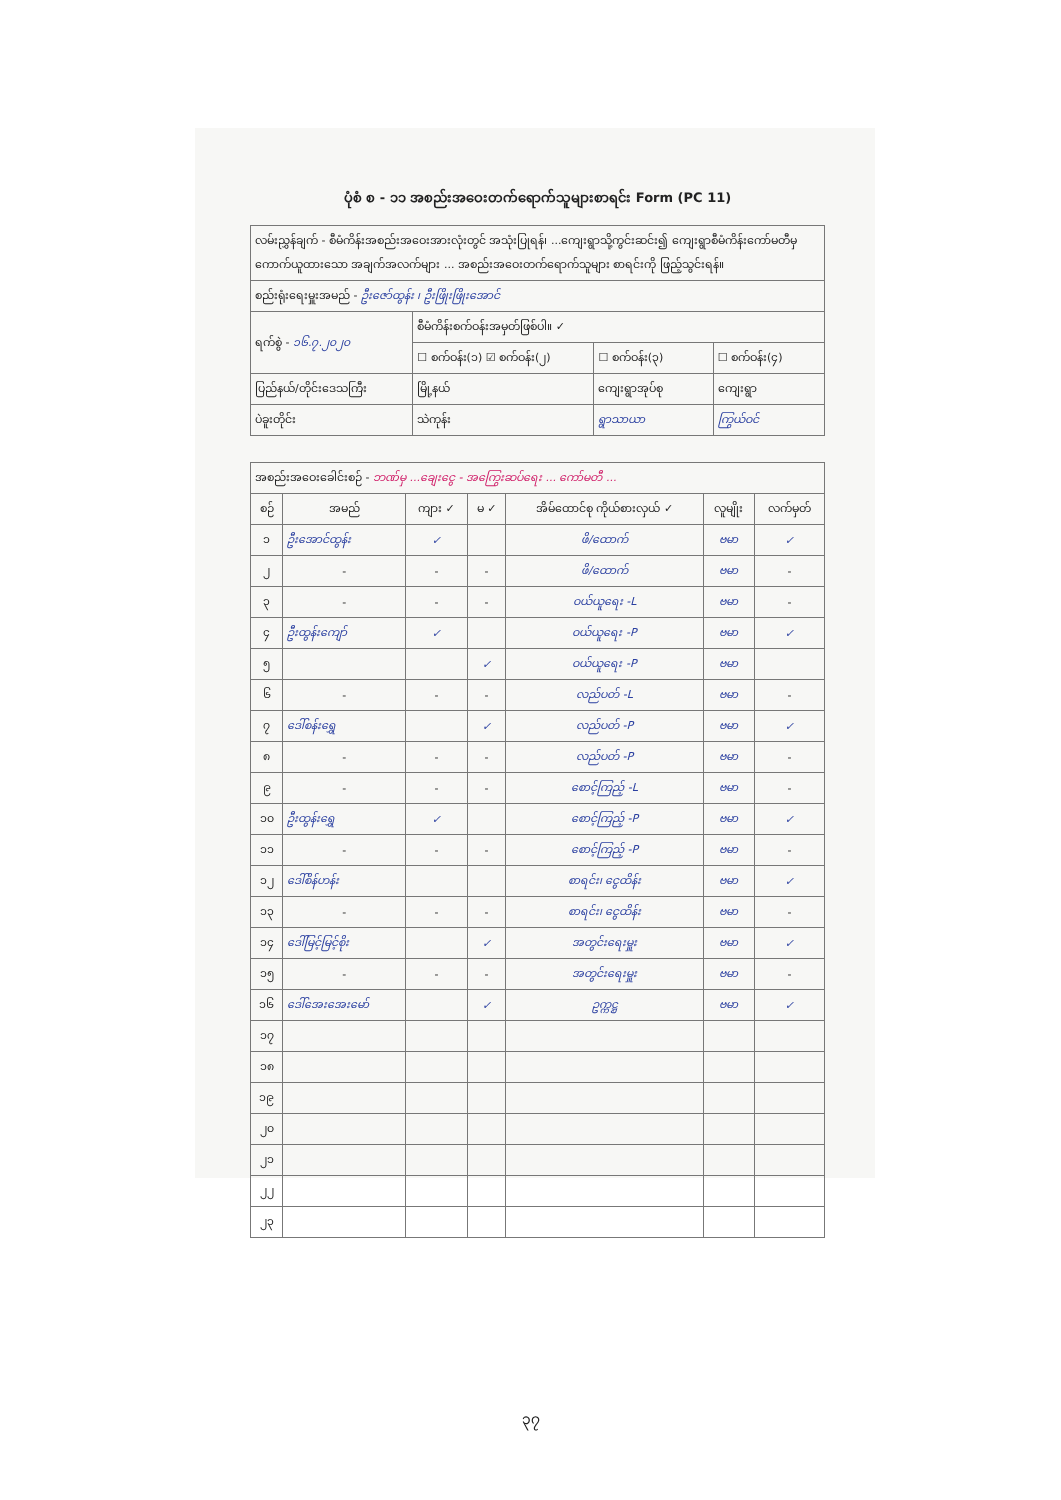ပုံစံ စ - ၁၁ အစည်းအဝေးတက်ရောက်သူများစာရင်း Form (PC 11)
| လမ်းညွှန်ချက် - စီမံကိန်းအစည်းအဝေးအားလုံးတွင် အသုံးပြုရန်၊ ...ကျေးရွာသို့ကွင်းဆင်း၍ ကျေးရွာစီမံကိန်းကော်မတီမှ ကောက်ယူထားသော အချက်အလက်များ ... အစည်းအဝေးတက်ရောက်သူများ စာရင်းကို ဖြည့်သွင်းရန်။ | | | |
| စည်းရုံးရေးမှူးအမည် - ဦးဇော်ထွန်း ၊ ဦးဖြိုးဖြိုးအောင် | | | |
| ရက်စွဲ - ၁၆.၇.၂၀၂၀ | စီမံကိန်းစက်ဝန်းအမှတ်ဖြစ်ပါ။ ✓ | | |
| | ☐ စက်ဝန်း(၁) ☑ စက်ဝန်း(၂) | ☐ စက်ဝန်း(၃) | ☐ စက်ဝန်း(၄) |
| ပြည်နယ်/တိုင်းဒေသကြီး | မြို့နယ် | ကျေးရွာအုပ်စု | ကျေးရွာ |
| ပဲခူးတိုင်း | သဲကုန်း | ရွာသာယာ | ကြွယ်ဝင် |
| အစည်းအဝေးခေါင်းစဉ် - ဘဏ်မှ ...ချေးငွေ - အကြွေးဆပ်ရေး ... ကော်မတီ ... | | | | | | |
| စဉ် | အမည် | ကျား ✓ | မ ✓ | အိမ်ထောင်စု ကိုယ်စားလှယ် ✓ | လူမျိုး | လက်မှတ် |
| ၁ | ဦးအောင်ထွန်း | ✓ | | ဖိ/ထောက် | ဗမာ | ✓ |
| ၂ | - | - | - | ဖိ/ထောက် | ဗမာ | - |
| ၃ | - | - | - | ဝယ်ယူရေး -L | ဗမာ | - |
| ၄ | ဦးထွန်းကျော် | ✓ | | ဝယ်ယူရေး -P | ဗမာ | ✓ |
| ၅ | | | ✓ | ဝယ်ယူရေး -P | ဗမာ | |
| ၆ | - | - | - | လည်ပတ် -L | ဗမာ | - |
| ၇ | ဒေါ်စန်းရွှေ | | ✓ | လည်ပတ် -P | ဗမာ | ✓ |
| ၈ | - | - | - | လည်ပတ် -P | ဗမာ | - |
| ၉ | - | - | - | စောင့်ကြည့် -L | ဗမာ | - |
| ၁၀ | ဦးထွန်းရွှေ | ✓ | | စောင့်ကြည့် -P | ဗမာ | ✓ |
| ၁၁ | - | - | - | စောင့်ကြည့် -P | ဗမာ | - |
| ၁၂ | ဒေါ်စိန်ဟန်း | | | စာရင်း၊ ငွေထိန်း | ဗမာ | ✓ |
| ၁၃ | - | - | - | စာရင်း၊ ငွေထိန်း | ဗမာ | - |
| ၁၄ | ဒေါ်မြင့်မြင့်စိုး | | ✓ | အတွင်းရေးမှူး | ဗမာ | ✓ |
| ၁၅ | - | - | - | အတွင်းရေးမှူး | ဗမာ | - |
| ၁၆ | ဒေါ်အေးအေးမော် | | ✓ | ဥက္ကဋ္ဌ | ဗမာ | ✓ |
| ၁၇ | | | | | | |
| ၁၈ | | | | | | |
| ၁၉ | | | | | | |
| ၂၀ | | | | | | |
| ၂၁ | | | | | | |
| ၂၂ | | | | | | |
| ၂၃ | | | | | | |
၃၇